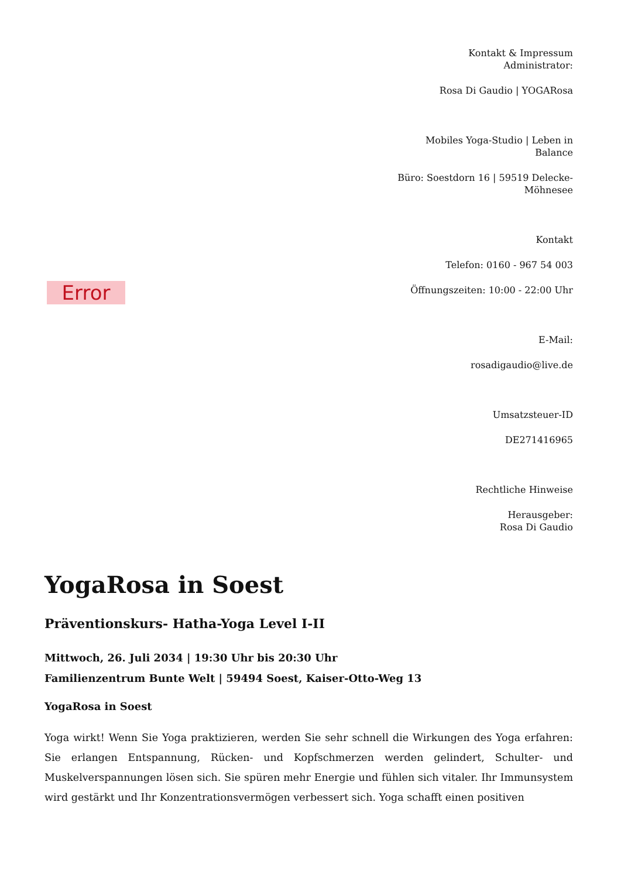Error
Kontakt & Impressum
Administrator:
Rosa Di Gaudio | YOGARosa
Mobiles Yoga-Studio | Leben in Balance
Büro: Soestdorn 16 | 59519 Delecke-Möhnesee
Kontakt
Telefon: 0160 - 967 54 003
Öffnungszeiten: 10:00 - 22:00 Uhr
E-Mail:
rosadigaudio@live.de
Umsatzsteuer-ID
DE271416965
Rechtliche Hinweise
Herausgeber:
Rosa Di Gaudio
YogaRosa in Soest
Präventionskurs- Hatha-Yoga Level I-II
Mittwoch, 26. Juli 2034 | 19:30 Uhr bis 20:30 Uhr
Familienzentrum Bunte Welt | 59494 Soest, Kaiser-Otto-Weg 13
YogaRosa in Soest
Yoga wirkt! Wenn Sie Yoga praktizieren, werden Sie sehr schnell die Wirkungen des Yoga erfahren: Sie erlangen Entspannung, Rücken- und Kopfschmerzen werden gelindert, Schulter- und Muskelverspannungen lösen sich. Sie spüren mehr Energie und fühlen sich vitaler. Ihr Immunsystem wird gestärkt und Ihr Konzentrationsvermögen verbessert sich. Yoga schafft einen positiven